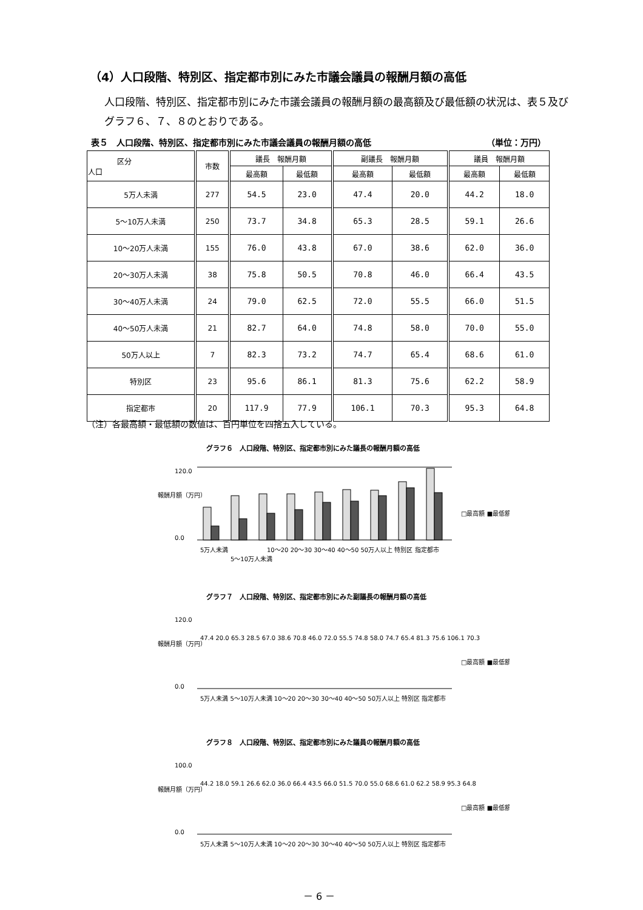（4）人口段階、特別区、指定都市別にみた市議会議員の報酬月額の高低
人口段階、特別区、指定都市別にみた市議会議員の報酬月額の最高額及び最低額の状況は、表５及びグラフ６、７、８のとおりである。
表５　人口段階、特別区、指定都市別にみた市議会議員の報酬月額の高低 （単位：万円）
| 区分 人口 | 市数 | 議長 報酬月額 | | 副議長 報酬月額 | | 議員 報酬月額 | |
| --- | --- | --- | --- | --- | --- | --- | --- |
| | | 最高額 | 最低額 | 最高額 | 最低額 | 最高額 | 最低額 |
| 5万人未満 | 277 | 54.5 | 23.0 | 47.4 | 20.0 | 44.2 | 18.0 |
| 5～10万人未満 | 250 | 73.7 | 34.8 | 65.3 | 28.5 | 59.1 | 26.6 |
| 10～20万人未満 | 155 | 76.0 | 43.8 | 67.0 | 38.6 | 62.0 | 36.0 |
| 20～30万人未満 | 38 | 75.8 | 50.5 | 70.8 | 46.0 | 66.4 | 43.5 |
| 30～40万人未満 | 24 | 79.0 | 62.5 | 72.0 | 55.5 | 66.0 | 51.5 |
| 40～50万人未満 | 21 | 82.7 | 64.0 | 74.8 | 58.0 | 70.0 | 55.0 |
| 50万人以上 | 7 | 82.3 | 73.2 | 74.7 | 65.4 | 68.6 | 61.0 |
| 特別区 | 23 | 95.6 | 86.1 | 81.3 | 75.6 | 62.2 | 58.9 |
| 指定都市 | 20 | 117.9 | 77.9 | 106.1 | 70.3 | 95.3 | 64.8 |
（注）各最高額・最低額の数値は、百円単位を四捨五入している。
グラフ６　人口段階、特別区、指定都市別にみた議長の報酬月額の高低
報酬月額（万円）
120.0
0.0
□最高額 ■最低額
5万人未満
5～10万人未満
10～20 20～30 30～40 40～50 50万人以上 特別区 指定都市
グラフ７　人口段階、特別区、指定都市別にみた副議長の報酬月額の高低
報酬月額（万円）
120.0
0.0
47.4 20.0 65.3 28.5 67.0 38.6 70.8 46.0 72.0 55.5 74.8 58.0 74.7 65.4 81.3 75.6 106.1 70.3
□最高額 ■最低額
5万人未満 5～10万人未満 10～20 20～30 30～40 40～50 50万人以上 特別区 指定都市
グラフ８　人口段階、特別区、指定都市別にみた議員の報酬月額の高低
報酬月額（万円）
100.0
0.0
44.2 18.0 59.1 26.6 62.0 36.0 66.4 43.5 66.0 51.5 70.0 55.0 68.6 61.0 62.2 58.9 95.3 64.8
□最高額 ■最低額
5万人未満 5～10万人未満 10～20 20～30 30～40 40～50 50万人以上 特別区 指定都市
－ 6 －